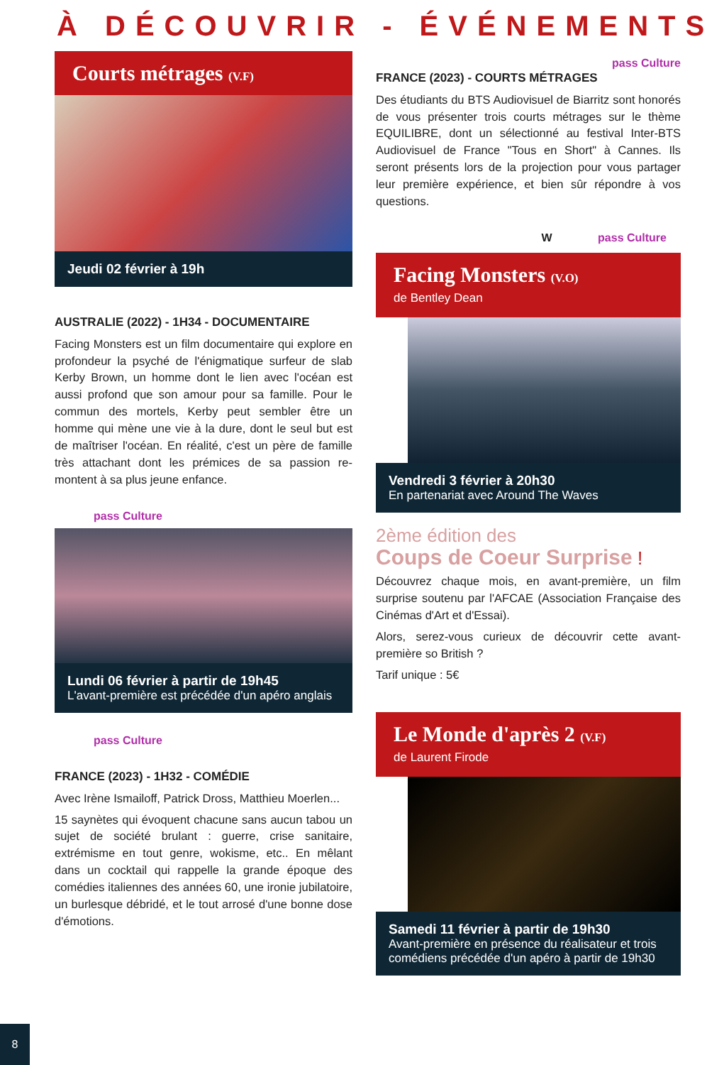À DÉCOUVRIR - ÉVÉNEMENTS
Courts métrages (V.F)
Jeudi 02 février à 19h
AUSTRALIE (2022) - 1H34 - DOCUMENTAIRE
Facing Monsters est un film documentaire qui explore en profondeur la psyché de l'énigmatique surfeur de slab Kerby Brown, un homme dont le lien avec l'océan est aussi profond que son amour pour sa famille. Pour le commun des mortels, Kerby peut sembler être un homme qui mène une vie à la dure, dont le seul but est de maîtriser l'océan. En réalité, c'est un père de famille très attachant dont les prémices de sa passion re-montent à sa plus jeune enfance.
pass Culture
Lundi 06 février à partir de 19h45
L'avant-première est précédée d'un apéro anglais
pass Culture
FRANCE (2023) - 1H32 - COMÉDIE
Avec Irène Ismailoff, Patrick Dross, Matthieu Moerlen...
15 saynètes qui évoquent chacune sans aucun tabou un sujet de société brulant : guerre, crise sanitaire, extrémisme en tout genre, wokisme, etc.. En mêlant dans un cocktail qui rappelle la grande époque des comédies italiennes des années 60, une ironie jubilatoire, un burlesque débridé, et le tout arrosé d'une bonne dose d'émotions.
pass Culture
FRANCE (2023) - COURTS MÉTRAGES
Des étudiants du BTS Audiovisuel de Biarritz sont honorés de vous présenter trois courts métrages sur le thème EQUILIBRE, dont un sélectionné au festival Inter-BTS Audiovisuel de France "Tous en Short" à Cannes. Ils seront présents lors de la projection pour vous partager leur première expérience, et bien sûr répondre à vos questions.
W pass Culture
Facing Monsters (V.O)
de Bentley Dean
Vendredi 3 février à 20h30
En partenariat avec Around The Waves
2ème édition des
Coups de Coeur Surprise !
Découvrez chaque mois, en avant-première, un film surprise soutenu par l'AFCAE (Association Française des Cinémas d'Art et d'Essai).
Alors, serez-vous curieux de découvrir cette avant-première so British ?
Tarif unique : 5€
Le Monde d'après 2 (V.F)
de Laurent Firode
Samedi 11 février à partir de 19h30
Avant-première en présence du réalisateur et trois comédiens précédée d'un apéro à partir de 19h30
8